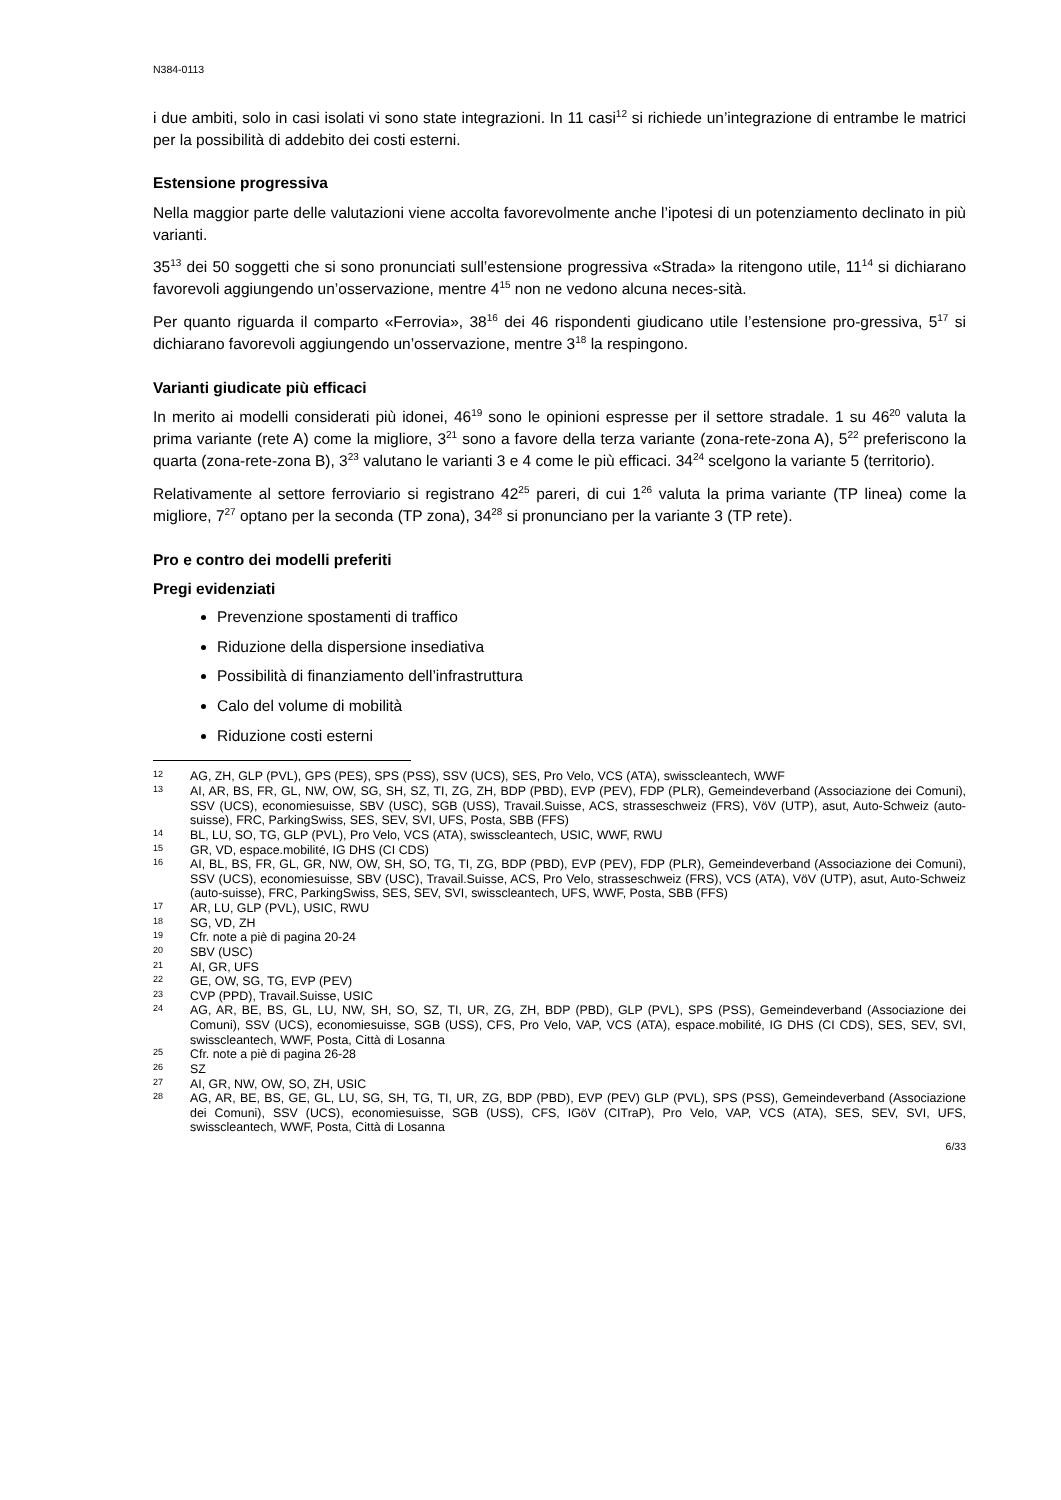N384-0113
i due ambiti, solo in casi isolati vi sono state integrazioni. In 11 casi<sup>12</sup> si richiede un’integrazione di entrambe le matrici per la possibilità di addebito dei costi esterni.
Estensione progressiva
Nella maggior parte delle valutazioni viene accolta favorevolmente anche l’ipotesi di un potenziamento declinato in più varianti.
35<sup>13</sup> dei 50 soggetti che si sono pronunciati sull’estensione progressiva «Strada» la ritengono utile, 11<sup>14</sup> si dichiarano favorevoli aggiungendo un’osservazione, mentre 4<sup>15</sup> non ne vedono alcuna neces-sità.
Per quanto riguarda il comparto «Ferrovia», 38<sup>16</sup> dei 46 rispondenti giudicano utile l’estensione pro-gressiva, 5<sup>17</sup> si dichiarano favorevoli aggiungendo un’osservazione, mentre 3<sup>18</sup> la respingono.
Varianti giudicate più efficaci
In merito ai modelli considerati più idonei, 46<sup>19</sup> sono le opinioni espresse per il settore stradale. 1 su 46<sup>20</sup> valuta la prima variante (rete A) come la migliore, 3<sup>21</sup> sono a favore della terza variante (zona-rete-zona A), 5<sup>22</sup> preferiscono la quarta (zona-rete-zona B), 3<sup>23</sup> valutano le varianti 3 e 4 come le più efficaci. 34<sup>24</sup> scelgono la variante 5 (territorio).
Relativamente al settore ferroviario si registrano 42<sup>25</sup> pareri, di cui 1<sup>26</sup> valuta la prima variante (TP linea) come la migliore, 7<sup>27</sup> optano per la seconda (TP zona), 34<sup>28</sup> si pronunciano per la variante 3 (TP rete).
Pro e contro dei modelli preferiti
Pregi evidenziati
Prevenzione spostamenti di traffico
Riduzione della dispersione insediativa
Possibilità di finanziamento dell’infrastruttura
Calo del volume di mobilità
Riduzione costi esterni
12 AG, ZH, GLP (PVL), GPS (PES), SPS (PSS), SSV (UCS), SES, Pro Velo, VCS (ATA), swisscleantech, WWF
13 AI, AR, BS, FR, GL, NW, OW, SG, SH, SZ, TI, ZG, ZH, BDP (PBD), EVP (PEV), FDP (PLR), Gemeindeverband (Associazione dei Comuni), SSV (UCS), economiesuisse, SBV (USC), SGB (USS), Travail.Suisse, ACS, strasseschweiz (FRS), VöV (UTP), asut, Auto-Schweiz (auto-suisse), FRC, ParkingSwiss, SES, SEV, SVI, UFS, Posta, SBB (FFS)
14 BL, LU, SO, TG, GLP (PVL), Pro Velo, VCS (ATA), swisscleantech, USIC, WWF, RWU
15 GR, VD, espace.mobilité, IG DHS (CI CDS)
16 AI, BL, BS, FR, GL, GR, NW, OW, SH, SO, TG, TI, ZG, BDP (PBD), EVP (PEV), FDP (PLR), Gemeindeverband (Associazione dei Comuni), SSV (UCS), economiesuisse, SBV (USC), Travail.Suisse, ACS, Pro Velo, strasseschweiz (FRS), VCS (ATA), VöV (UTP), asut, Auto-Schweiz (auto-suisse), FRC, ParkingSwiss, SES, SEV, SVI, swisscleantech, UFS, WWF, Posta, SBB (FFS)
17 AR, LU, GLP (PVL), USIC, RWU
18 SG, VD, ZH
19 Cfr. note a piè di pagina 20-24
20 SBV (USC)
21 AI, GR, UFS
22 GE, OW, SG, TG, EVP (PEV)
23 CVP (PPD), Travail.Suisse, USIC
24 AG, AR, BE, BS, GL, LU, NW, SH, SO, SZ, TI, UR, ZG, ZH, BDP (PBD), GLP (PVL), SPS (PSS), Gemeindeverband (Associazione dei Comuni), SSV (UCS), economiesuisse, SGB (USS), CFS, Pro Velo, VAP, VCS (ATA), espace.mobilité, IG DHS (CI CDS), SES, SEV, SVI, swisscleantech, WWF, Posta, Città di Losanna
25 Cfr. note a piè di pagina 26-28
26 SZ
27 AI, GR, NW, OW, SO, ZH, USIC
28 AG, AR, BE, BS, GE, GL, LU, SG, SH, TG, TI, UR, ZG, BDP (PBD), EVP (PEV) GLP (PVL), SPS (PSS), Gemeindeverband (Associazione dei Comuni), SSV (UCS), economiesuisse, SGB (USS), CFS, IGöV (CITraP), Pro Velo, VAP, VCS (ATA), SES, SEV, SVI, UFS, swisscleantech, WWF, Posta, Città di Losanna
6/33